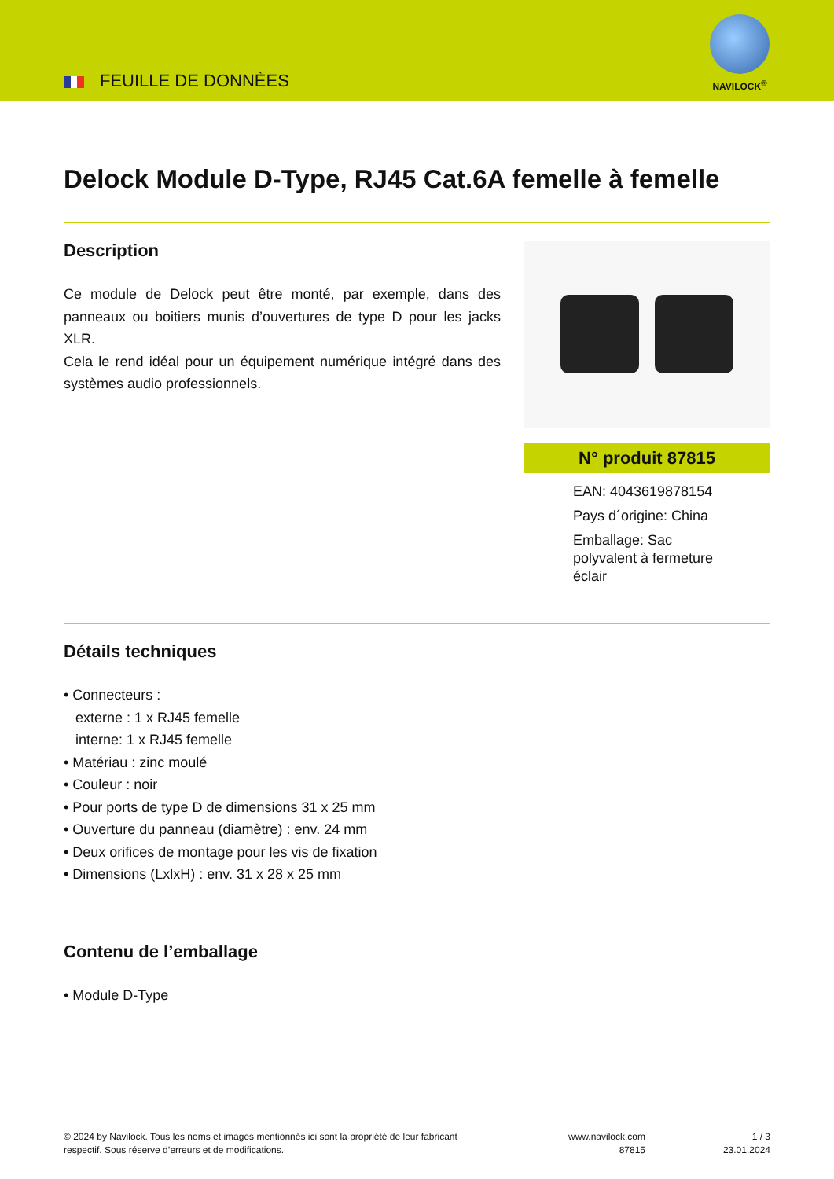FEUILLE DE DONNÈES
NAVILOCK<sup>®</sup>
Delock Module D-Type, RJ45 Cat.6A femelle à femelle
Description
Ce module de Delock peut être monté, par exemple, dans des panneaux ou boitiers munis d’ouvertures de type D pour les jacks XLR.
Cela le rend idéal pour un équipement numérique intégré dans des systèmes audio professionnels.
N° produit 87815
EAN: 4043619878154
Pays d´origine: China
Emballage: Sac
polyvalent à fermeture
éclair
Détails techniques
• Connecteurs :
externe : 1 x RJ45 femelle
interne: 1 x RJ45 femelle
• Matériau : zinc moulé
• Couleur : noir
• Pour ports de type D de dimensions 31 x 25 mm
• Ouverture du panneau (diamètre) : env. 24 mm
• Deux orifices de montage pour les vis de fixation
• Dimensions (LxlxH) : env. 31 x 28 x 25 mm
Contenu de l’emballage
• Module D-Type
© 2024 by Navilock. Tous les noms et images mentionnés ici sont la propriété de leur fabricant respectif. Sous réserve d’erreurs et de modifications.
www.navilock.com
87815
1 / 3
23.01.2024